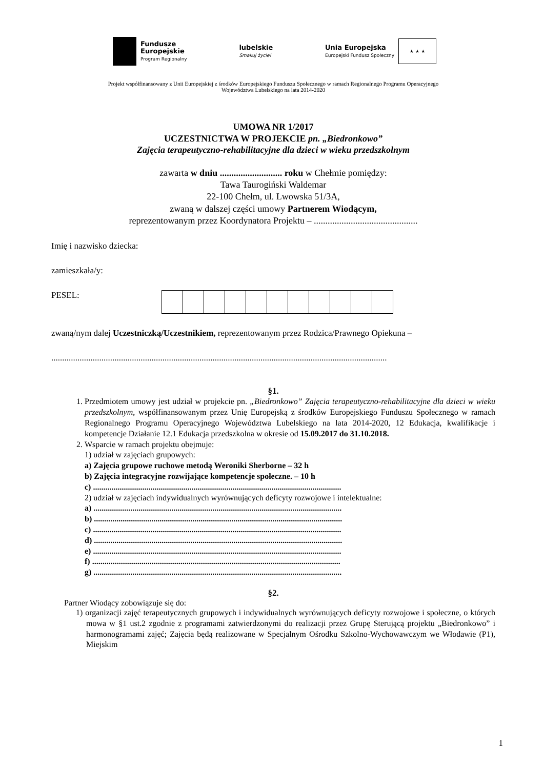Fundusze
Europejskie
Program Regionalny
lubelskie
Smakuj życie!
Unia Europejska
Europejski Fundusz Społeczny
★ ★ ★
Projekt współfinansowany z Unii Europejskiej z środków Europejskiego Funduszu Społecznego w ramach Regionalnego Programu Operacyjnego
Województwa Lubelskiego na lata 2014-2020
UMOWA NR 1/2017
UCZESTNICTWA W PROJEKCIE pn. „Biedronkowo”
Zajęcia terapeutyczno-rehabilitacyjne dla dzieci w wieku przedszkolnym
zawarta w dniu ........................... roku w Chełmie pomiędzy:
Tawa Taurogiński Waldemar
22-100 Chełm, ul. Lwowska 51/3A,
zwaną w dalszej części umowy Partnerem Wiodącym,
reprezentowanym przez Koordynatora Projektu – .............................................
Imię i nazwisko dziecka:
zamieszkała/y:
PESEL:
zwaną/nym dalej Uczestniczką/Uczestnikiem, reprezentowanym przez Rodzica/Prawnego Opiekuna –
..........................................................................................................................................................
§1.
1. Przedmiotem umowy jest udział w projekcie pn. „Biedronkowo” Zajęcia terapeutyczno-rehabilitacyjne dla dzieci w wieku przedszkolnym, współfinansowanym przez Unię Europejską z środków Europejskiego Funduszu Społecznego w ramach Regionalnego Programu Operacyjnego Województwa Lubelskiego na lata 2014-2020, 12 Edukacja, kwalifikacje i kompetencje Działanie 12.1 Edukacja przedszkolna w okresie od 15.09.2017 do 31.10.2018.
2. Wsparcie w ramach projektu obejmuje:
1) udział w zajęciach grupowych:
a) Zajęcia grupowe ruchowe metodą Weroniki Sherborne – 32 h
b) Zajęcia integracyjne rozwijające kompetencje społeczne. – 10 h
c) .........................................................................................................................
2) udział w zajęciach indywidualnych wyrównujących deficyty rozwojowe i intelektualne:
a) .........................................................................................................................
b) .........................................................................................................................
c) .........................................................................................................................
d) .........................................................................................................................
e) .........................................................................................................................
f) .........................................................................................................................
g) .........................................................................................................................
§2.
Partner Wiodący zobowiązuje się do:
1) organizacji zajęć terapeutycznych grupowych i indywidualnych wyrównujących deficyty rozwojowe i społeczne, o których mowa w §1 ust.2 zgodnie z programami zatwierdzonymi do realizacji przez Grupę Sterującą projektu „Biedronkowo” i harmonogramami zajęć; Zajęcia będą realizowane w Specjalnym Ośrodku Szkolno-Wychowawczym we Włodawie (P1), Miejskim
1